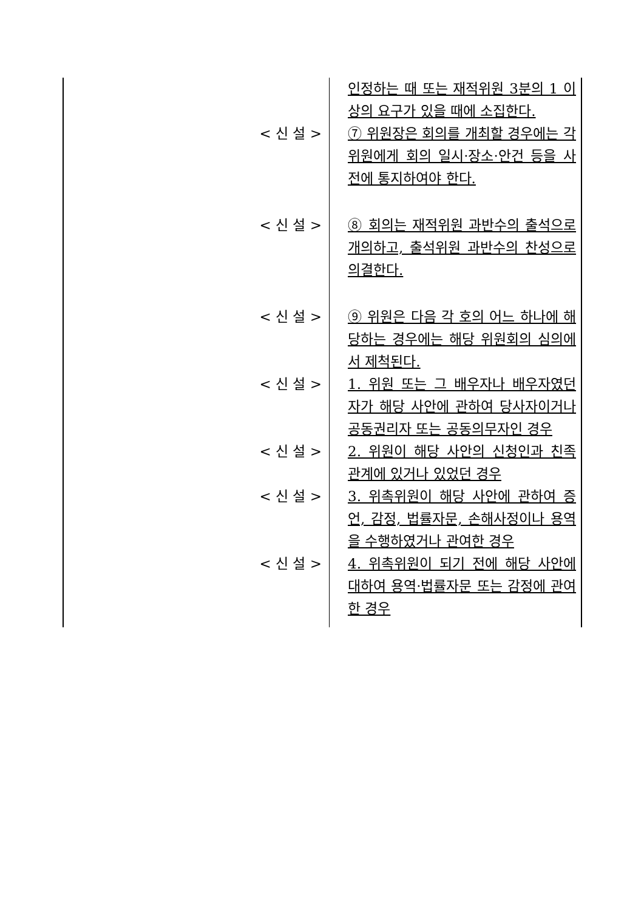| | 인정하는 때 또는 재적위원 3분의 1 이상의 요구가 있을 때에 소집한다. |
| < 신 설 > | ⑦ 위원장은 회의를 개최할 경우에는 각 위원에게 회의 일시·장소·안건 등을 사전에 통지하여야 한다. |
| < 신 설 > | ⑧ 회의는 재적위원 과반수의 출석으로 개의하고, 출석위원 과반수의 찬성으로 의결한다. |
| < 신 설 > | ⑨ 위원은 다음 각 호의 어느 하나에 해당하는 경우에는 해당 위원회의 심의에서 제척된다. |
| < 신 설 > | 1. 위원 또는 그 배우자나 배우자였던 자가 해당 사안에 관하여 당사자이거나 공동권리자 또는 공동의무자인 경우 |
| < 신 설 > | 2. 위원이 해당 사안의 신청인과 친족 관계에 있거나 있었던 경우 |
| < 신 설 > | 3. 위촉위원이 해당 사안에 관하여 증언, 감정, 법률자문, 손해사정이나 용역을 수행하였거나 관여한 경우 |
| < 신 설 > | 4. 위촉위원이 되기 전에 해당 사안에 대하여 용역·법률자문 또는 감정에 관여한 경우 |